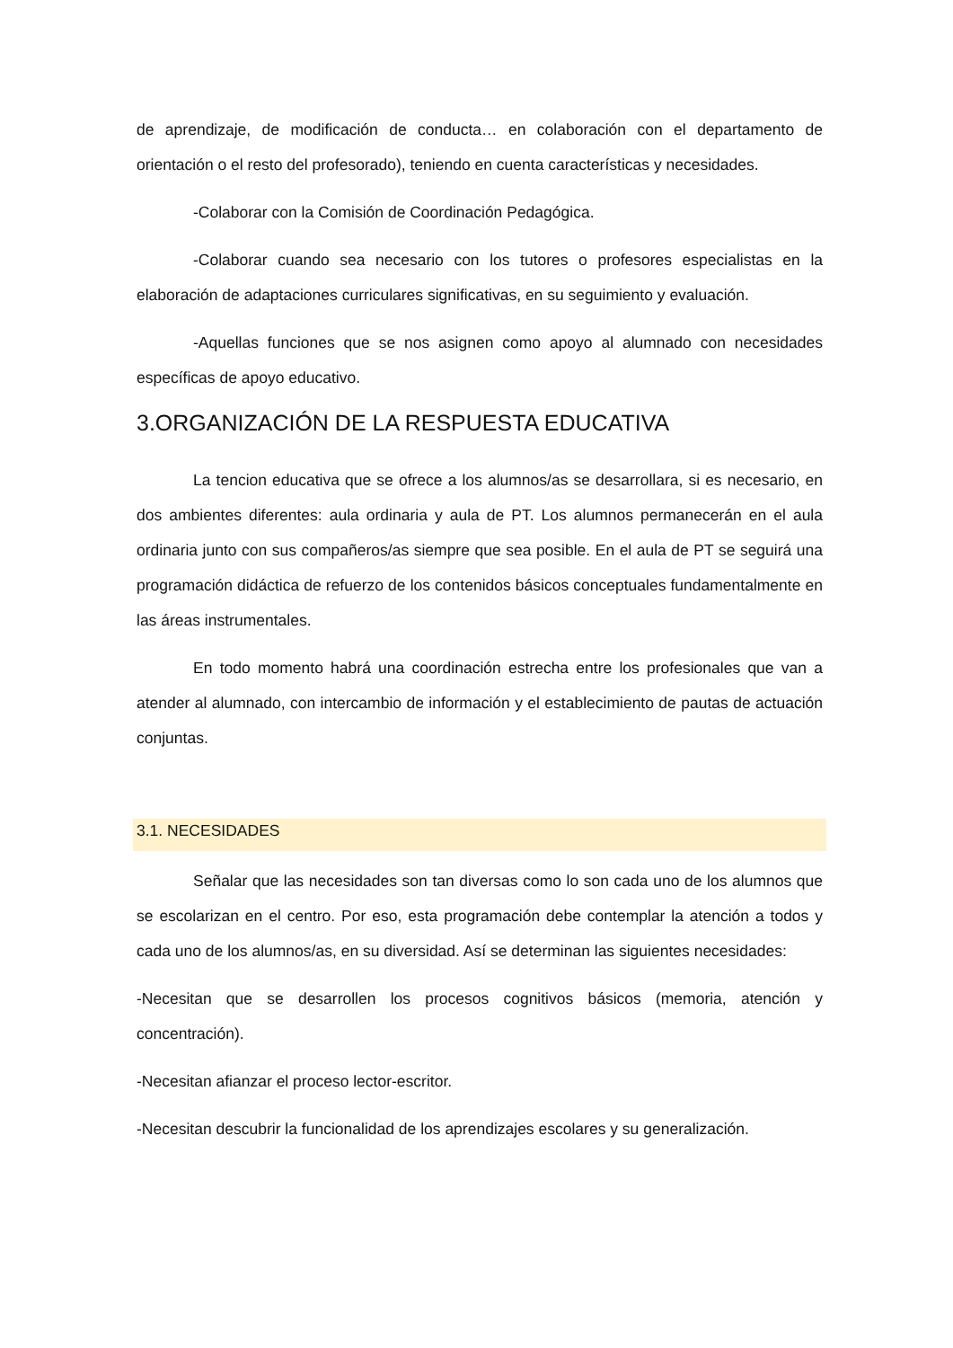de aprendizaje, de modificación de conducta… en colaboración con el departamento de orientación o el resto del profesorado), teniendo en cuenta características y necesidades.
-Colaborar con la Comisión de Coordinación Pedagógica.
-Colaborar cuando sea necesario con los tutores o profesores especialistas en la elaboración de adaptaciones curriculares significativas, en su seguimiento y evaluación.
-Aquellas funciones que se nos asignen como apoyo al alumnado con necesidades específicas de apoyo educativo.
3.ORGANIZACIÓN DE LA RESPUESTA EDUCATIVA
La tencion educativa que se ofrece a los alumnos/as se desarrollara, si es necesario, en dos ambientes diferentes: aula ordinaria y aula de PT. Los alumnos permanecerán en el aula ordinaria junto con sus compañeros/as siempre que sea posible. En el aula de PT se seguirá una programación didáctica de refuerzo de los contenidos básicos conceptuales fundamentalmente en las áreas instrumentales.
En todo momento habrá una coordinación estrecha entre los profesionales que van a atender al alumnado, con intercambio de información y el establecimiento de pautas de actuación conjuntas.
3.1. NECESIDADES
Señalar que las necesidades son tan diversas como lo son cada uno de los alumnos que se escolarizan en el centro. Por eso, esta programación debe contemplar la atención a todos y cada uno de los alumnos/as, en su diversidad. Así se determinan las siguientes necesidades:
-Necesitan que se desarrollen los procesos cognitivos básicos (memoria, atención y concentración).
-Necesitan afianzar el proceso lector-escritor.
-Necesitan descubrir la funcionalidad de los aprendizajes escolares y su generalización.